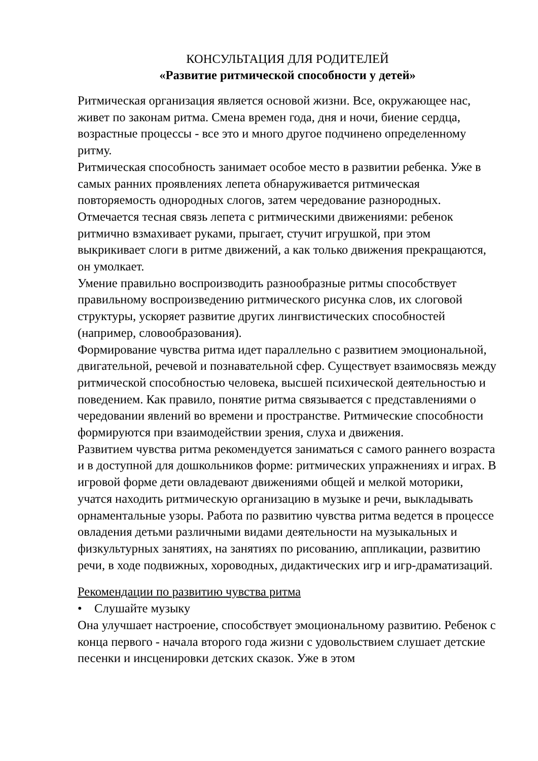КОНСУЛЬТАЦИЯ ДЛЯ РОДИТЕЛЕЙ
«Развитие ритмической способности у детей»
Ритмическая организация является основой жизни. Все, окружающее нас, живет по законам ритма. Смена времен года, дня и ночи, биение сердца, возрастные процессы - все это и много другое подчинено определенному ритму.
Ритмическая способность занимает особое место в развитии ребенка. Уже в самых ранних проявлениях лепета обнаруживается ритмическая повторяемость однородных слогов, затем чередование разнородных. Отмечается тесная связь лепета с ритмическими движениями: ребенок ритмично взмахивает руками, прыгает, стучит игрушкой, при этом выкрикивает слоги в ритме движений, а как только движения прекращаются, он умолкает.
Умение правильно воспроизводить разнообразные ритмы способствует правильному воспроизведению ритмического рисунка слов, их слоговой структуры, ускоряет развитие других лингвистических способностей (например, словообразования).
Формирование чувства ритма идет параллельно с развитием эмоциональной, двигательной, речевой и познавательной сфер. Существует взаимосвязь между ритмической способностью человека, высшей психической деятельностью и поведением. Как правило, понятие ритма связывается с представлениями о чередовании явлений во времени и пространстве. Ритмические способности формируются при взаимодействии зрения, слуха и движения.
Развитием чувства ритма рекомендуется заниматься с самого раннего возраста и в доступной для дошкольников форме: ритмических упражнениях и играх. В игровой форме дети овладевают движениями общей и мелкой моторики, учатся находить ритмическую организацию в музыке и речи, выкладывать орнаментальные узоры. Работа по развитию чувства ритма ведется в процессе овладения детьми различными видами деятельности на музыкальных и физкультурных занятиях, на занятиях по рисованию, аппликации, развитию речи, в ходе подвижных, хороводных, дидактических игр и игр-драматизаций.
Рекомендации по развитию чувства ритма
• Слушайте музыку
Она улучшает настроение, способствует эмоциональному развитию. Ребенок с конца первого - начала второго года жизни с удовольствием слушает детские песенки и инсценировки детских сказок. Уже в этом